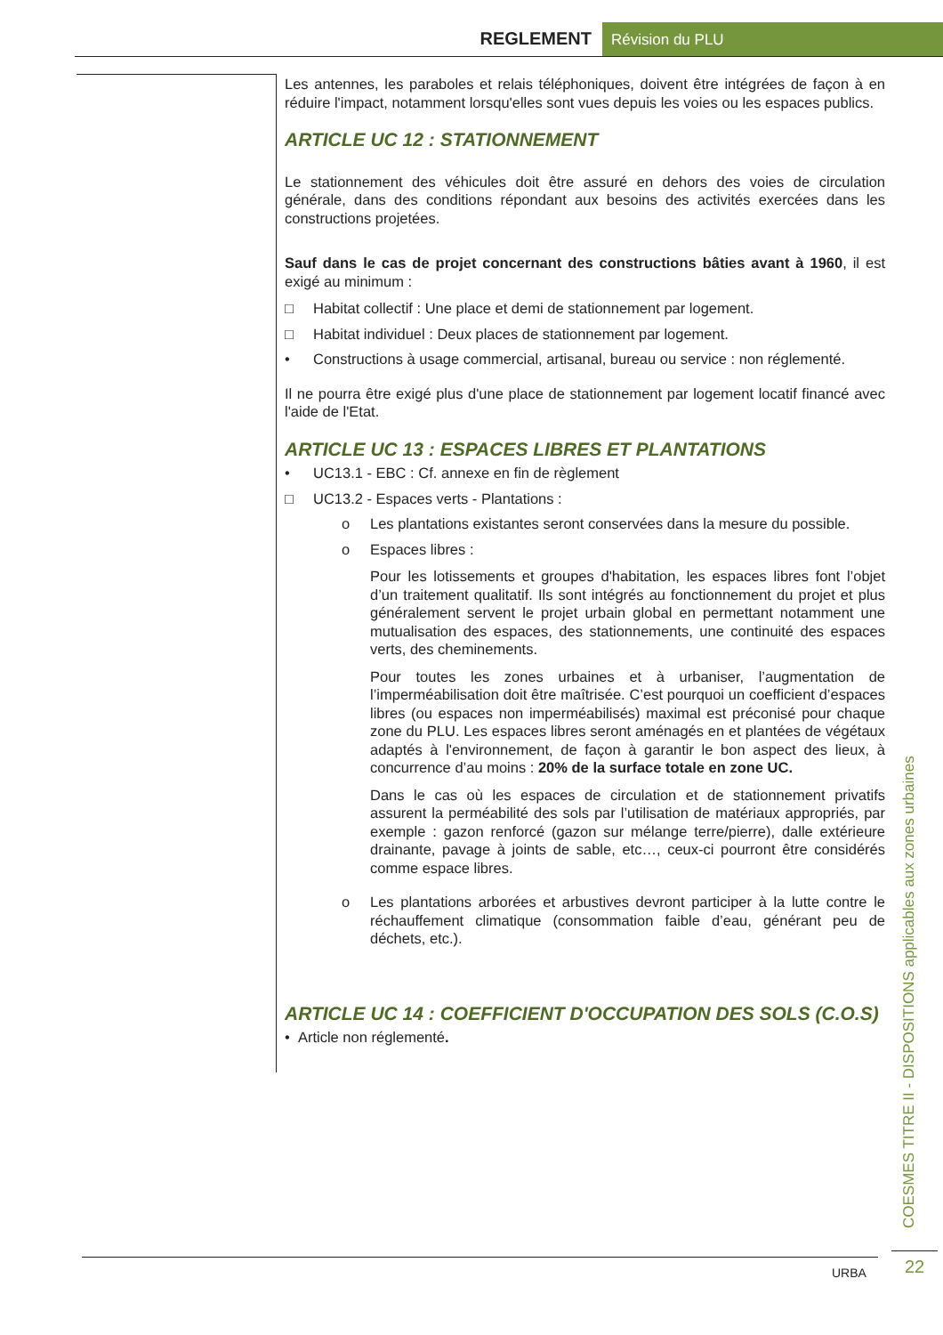REGLEMENT
Révision du PLU
Les antennes, les paraboles et relais téléphoniques, doivent être intégrées de façon à en réduire l'impact, notamment lorsqu'elles sont vues depuis les voies ou les espaces publics.
ARTICLE UC 12 : STATIONNEMENT
Le stationnement des véhicules doit être assuré en dehors des voies de circulation générale, dans des conditions répondant aux besoins des activités exercées dans les constructions projetées.
Sauf dans le cas de projet concernant des constructions bâties avant à 1960, il est exigé au minimum :
□ Habitat collectif : Une place et demi de stationnement par logement.
□ Habitat individuel : Deux places de stationnement par logement.
• Constructions à usage commercial, artisanal, bureau ou service : non réglementé.
Il ne pourra être exigé plus d'une place de stationnement par logement locatif financé avec l'aide de l'Etat.
ARTICLE UC 13 : ESPACES LIBRES ET PLANTATIONS
• UC13.1 - EBC : Cf. annexe en fin de règlement
□ UC13.2 - Espaces verts - Plantations :
o Les plantations existantes seront conservées dans la mesure du possible.
o Espaces libres :
Pour les lotissements et groupes d'habitation, les espaces libres font l’objet d’un traitement qualitatif. Ils sont intégrés au fonctionnement du projet et plus généralement servent le projet urbain global en permettant notamment une mutualisation des espaces, des stationnements, une continuité des espaces verts, des cheminements.
Pour toutes les zones urbaines et à urbaniser, l’augmentation de l’imperméabilisation doit être maîtrisée. C’est pourquoi un coefficient d’espaces libres (ou espaces non imperméabilisés) maximal est préconisé pour chaque zone du PLU. Les espaces libres seront aménagés en et plantées de végétaux adaptés à l'environnement, de façon à garantir le bon aspect des lieux, à concurrence d’au moins : 20% de la surface totale en zone UC.
Dans le cas où les espaces de circulation et de stationnement privatifs assurent la perméabilité des sols par l’utilisation de matériaux appropriés, par exemple : gazon renforcé (gazon sur mélange terre/pierre), dalle extérieure drainante, pavage à joints de sable, etc…, ceux-ci pourront être considérés comme espace libres.
o Les plantations arborées et arbustives devront participer à la lutte contre le réchauffement climatique (consommation faible d’eau, générant peu de déchets, etc.).
ARTICLE UC 14 : COEFFICIENT D'OCCUPATION DES SOLS (C.O.S)
• Article non réglementé.
COESMES TITRE II - DISPOSITIONS applicables aux zones urbaines
22
URBA